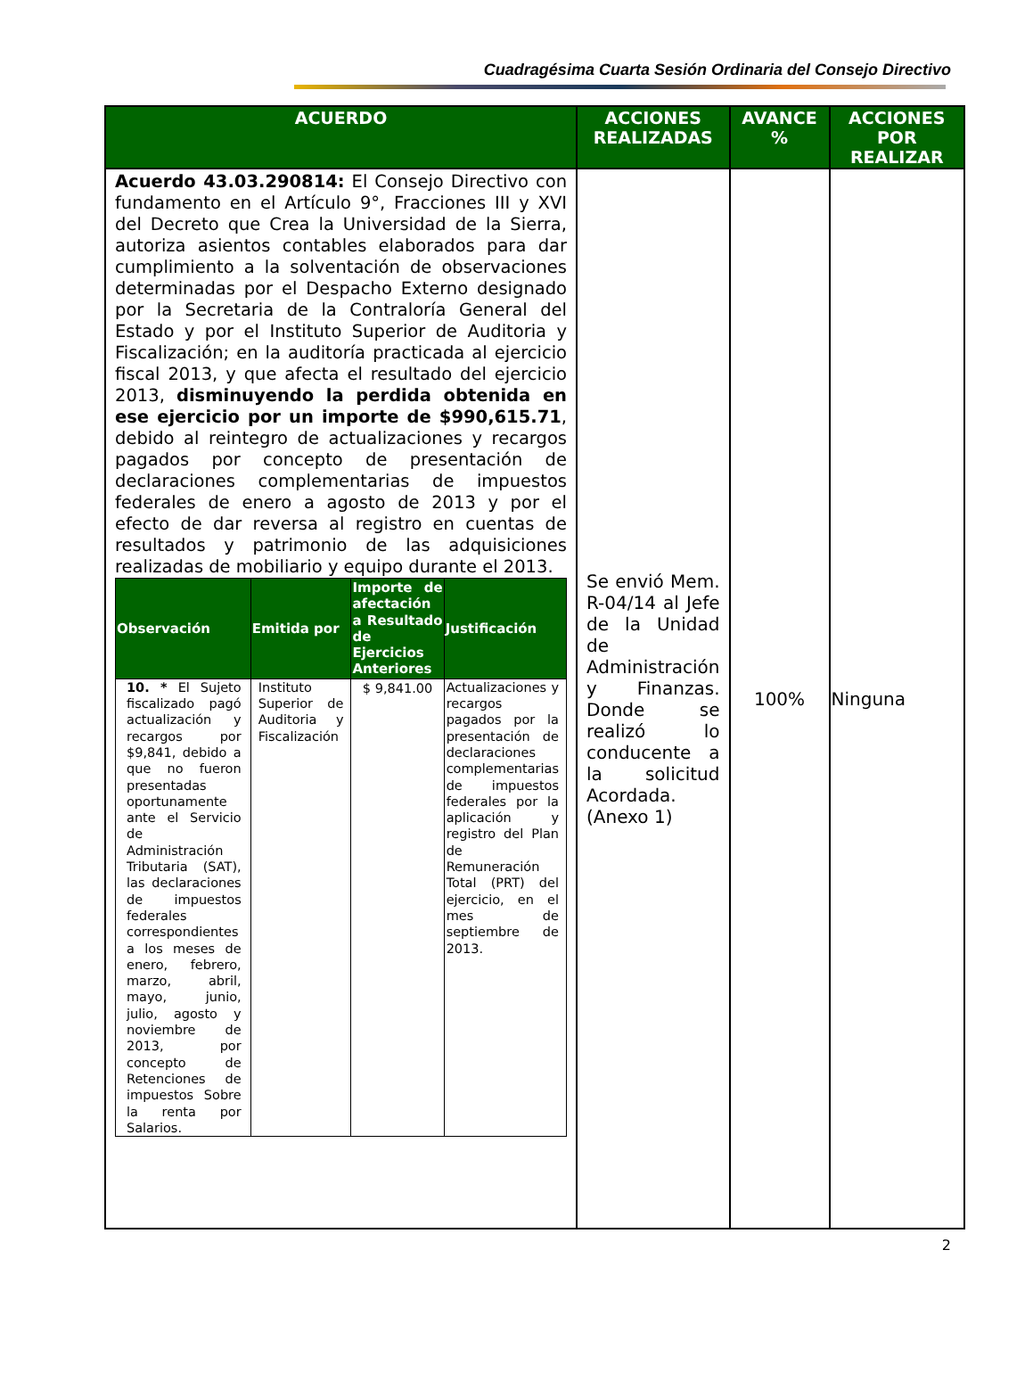Cuadragésima Cuarta Sesión Ordinaria del Consejo Directivo
| ACUERDO | ACCIONES REALIZADAS | AVANCE % | ACCIONES POR REALIZAR |
| --- | --- | --- | --- |
| Acuerdo 43.03.290814: El Consejo Directivo con fundamento en el Artículo 9°, Fracciones III y XVI del Decreto que Crea la Universidad de la Sierra, autoriza asientos contables elaborados para dar cumplimiento a la solventación de observaciones determinadas por el Despacho Externo designado por la Secretaria de la Contraloría General del Estado y por el Instituto Superior de Auditoria y Fiscalización; en la auditoría practicada al ejercicio fiscal 2013, y que afecta el resultado del ejercicio 2013, disminuyendo la perdida obtenida en ese ejercicio por un importe de $990,615.71 , debido al reintegro de actualizaciones y recargos pagados por concepto de presentación de declaraciones complementarias de impuestos federales de enero a agosto de 2013 y por el efecto de dar reversa al registro en cuentas de resultados y patrimonio de las adquisiciones realizadas de mobiliario y equipo durante el 2013. / Observación / Emitida por / Importe de afectación a Resultado de Ejercicios Anteriores / Justificación / / --- / --- / --- / --- / / 10. * El Sujeto fiscalizado pagó actualización y recargos por $9,841, debido a que no fueron presentadas oportunamente ante el Servicio de Administración Tributaria (SAT), las declaraciones de impuestos federales correspondientes a los meses de enero, febrero, marzo, abril, mayo, junio, julio, agosto y noviembre de 2013, por concepto de Retenciones de impuestos Sobre la renta por Salarios. / Instituto Superior de Auditoria y Fiscalización / $ 9,841.00 / Actualizaciones y recargos pagados por la presentación de declaraciones complementarias de impuestos federales por la aplicación y registro del Plan de Remuneración Total (PRT) del ejercicio, en el mes de septiembre de 2013. / | Se envió Mem. R-04/14 al Jefe de la Unidad de Administración y Finanzas. Donde se realizó lo conducente a la solicitud Acordada. (Anexo 1) | 100% | Ninguna |
2